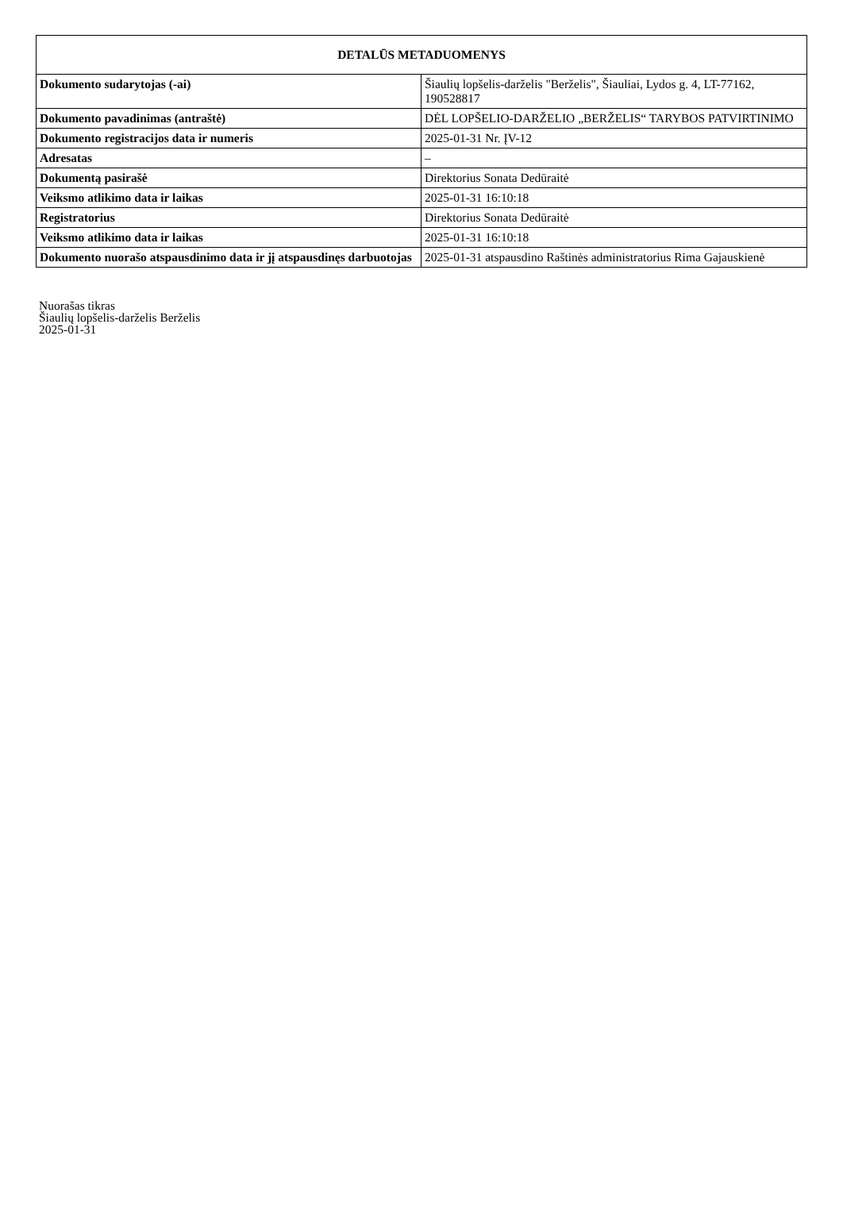| DETALŪS METADUOMENYS | |
| --- | --- |
| Dokumento sudarytojas (-ai) | Šiaulių lopšelis-darželis "Berželis", Šiauliai, Lydos g. 4, LT-77162, 190528817 |
| Dokumento pavadinimas (antraštė) | DĖL LOPŠELIO-DARŽELIO „BERŽELIS“ TARYBOS PATVIRTINIMO |
| Dokumento registracijos data ir numeris | 2025-01-31 Nr. ĮV-12 |
| Adresatas | – |
| Dokumentą pasirašė | Direktorius Sonata Dedūraitė |
| Veiksmo atlikimo data ir laikas | 2025-01-31 16:10:18 |
| Registratorius | Direktorius Sonata Dedūraitė |
| Veiksmo atlikimo data ir laikas | 2025-01-31 16:10:18 |
| Dokumento nuorašo atspausdinimo data ir jį atspausdinęs darbuotojas | 2025-01-31 atspausdino Raštinės administratorius Rima Gajauskienė |
Nuorašas tikras
Šiaulių lopšelis-darželis Berželis
2025-01-31